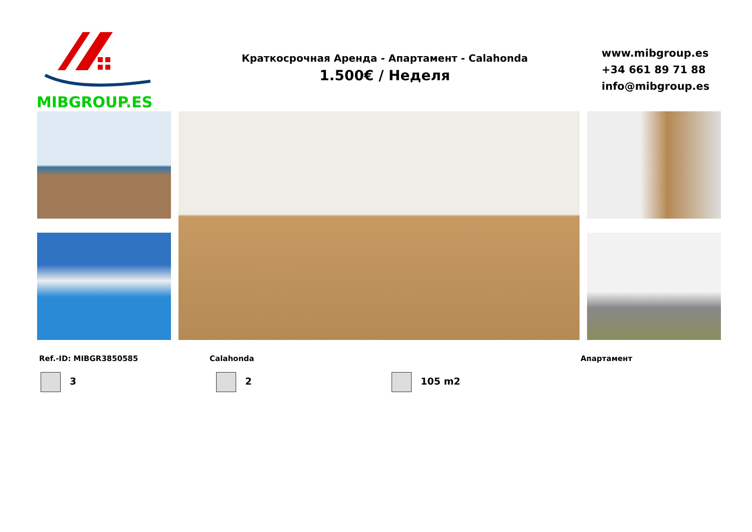MIBGROUP.ES
Краткосрочная Аренда - Апартамент - Calahonda
1.500€ / Неделя
www.mibgroup.es
+34 661 89 71 88
info@mibgroup.es
Ref.-ID: MIBGR3850585 Calahonda Апартамент
3 2 105 m2